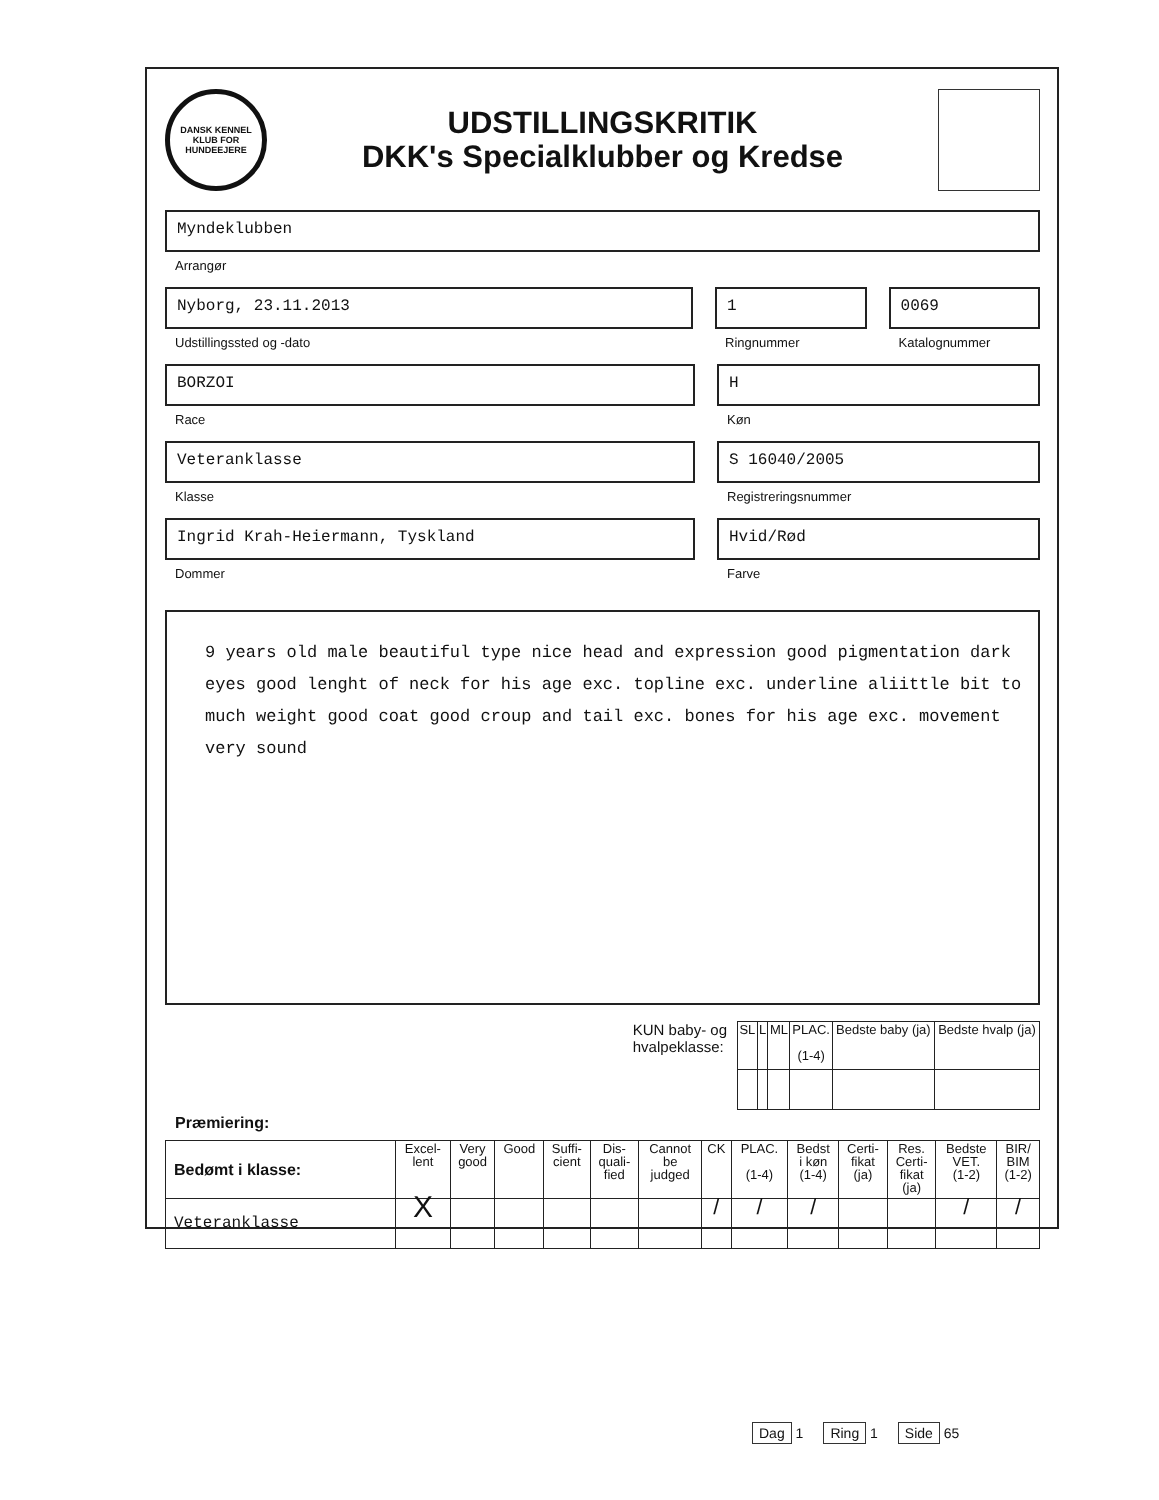DANSK KENNEL KLUB FOR HUNDEEJERE
UDSTILLINGSKRITIK
DKK's Specialklubber og Kredse
Myndeklubben
Arrangør
Nyborg, 23.11.2013
Udstillingssted og -dato
1
Ringnummer
0069
Katalognummer
BORZOI
Race
H
Køn
Veteranklasse
Klasse
S 16040/2005
Registreringsnummer
Ingrid Krah-Heiermann, Tyskland
Dommer
Hvid/Rød
Farve
9 years old male beautiful type nice head and expression good pigmentation dark eyes good lenght of neck for his age exc. topline exc. underline aliittle bit to much weight good coat good croup and tail exc. bones for his age exc. movement very sound
KUN baby- og
hvalpeklasse:
| SL | L | ML | PLAC. (1-4) | Bedste baby (ja) | Bedste hvalp (ja) |
| --- | --- | --- | --- | --- | --- |
Præmiering:
| Bedømt i klasse: | Excel- lent | Very good | Good | Suffi- cient | Dis- quali- fied | Cannot be judged | CK | PLAC. (1-4) | Bedst i køn (1-4) | Certi- fikat (ja) | Res. Certi- fikat (ja) | Bedste VET. (1-2) | BIR/ BIM (1-2) |
| --- | --- | --- | --- | --- | --- | --- | --- | --- | --- | --- | --- | --- | --- |
| Veteranklasse | X | | | | | | / | / | / | | | / | / |
Dag 1 Ring 1 Side 65